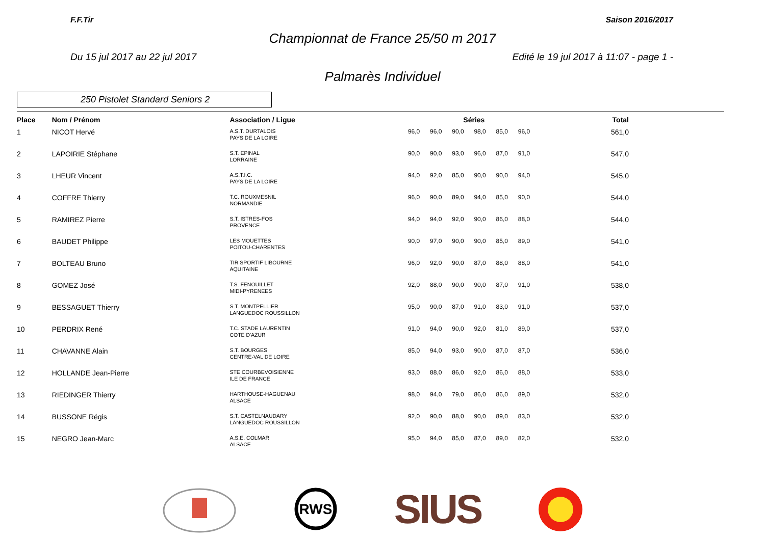F.F.Tir Saison 2016/2017
Championnat de France 25/50 m 2017
Du 15 jul 2017 au 22 jul 2017 Edité le 19 jul 2017 à 11:07 - page 1 -
Palmarès Individuel
250 Pistolet Standard Seniors 2
| Place | Nom / Prénom | Association / Ligue | Séries | | | | | | Total |
| --- | --- | --- | --- | --- | --- | --- | --- | --- | --- |
| 1 | NICOT Hervé | A.S.T. DURTALOIS PAYS DE LA LOIRE | 96,0 | 96,0 | 90,0 | 98,0 | 85,0 | 96,0 | 561,0 |
| 2 | LAPOIRIE Stéphane | S.T. EPINAL LORRAINE | 90,0 | 90,0 | 93,0 | 96,0 | 87,0 | 91,0 | 547,0 |
| 3 | LHEUR Vincent | A.S.T.I.C. PAYS DE LA LOIRE | 94,0 | 92,0 | 85,0 | 90,0 | 90,0 | 94,0 | 545,0 |
| 4 | COFFRE Thierry | T.C. ROUXMESNIL NORMANDIE | 96,0 | 90,0 | 89,0 | 94,0 | 85,0 | 90,0 | 544,0 |
| 5 | RAMIREZ Pierre | S.T. ISTRES-FOS PROVENCE | 94,0 | 94,0 | 92,0 | 90,0 | 86,0 | 88,0 | 544,0 |
| 6 | BAUDET Philippe | LES MOUETTES POITOU-CHARENTES | 90,0 | 97,0 | 90,0 | 90,0 | 85,0 | 89,0 | 541,0 |
| 7 | BOLTEAU Bruno | TIR SPORTIF LIBOURNE AQUITAINE | 96,0 | 92,0 | 90,0 | 87,0 | 88,0 | 88,0 | 541,0 |
| 8 | GOMEZ José | T.S. FENOUILLET MIDI-PYRENEES | 92,0 | 88,0 | 90,0 | 90,0 | 87,0 | 91,0 | 538,0 |
| 9 | BESSAGUET Thierry | S.T. MONTPELLIER LANGUEDOC ROUSSILLON | 95,0 | 90,0 | 87,0 | 91,0 | 83,0 | 91,0 | 537,0 |
| 10 | PERDRIX René | T.C. STADE LAURENTIN COTE D'AZUR | 91,0 | 94,0 | 90,0 | 92,0 | 81,0 | 89,0 | 537,0 |
| 11 | CHAVANNE Alain | S.T. BOURGES CENTRE-VAL DE LOIRE | 85,0 | 94,0 | 93,0 | 90,0 | 87,0 | 87,0 | 536,0 |
| 12 | HOLLANDE Jean-Pierre | STE COURBEVOISIENNE ILE DE FRANCE | 93,0 | 88,0 | 86,0 | 92,0 | 86,0 | 88,0 | 533,0 |
| 13 | RIEDINGER Thierry | HARTHOUSE-HAGUENAU ALSACE | 98,0 | 94,0 | 79,0 | 86,0 | 86,0 | 89,0 | 532,0 |
| 14 | BUSSONE Régis | S.T. CASTELNAUDARY LANGUEDOC ROUSSILLON | 92,0 | 90,0 | 88,0 | 90,0 | 89,0 | 83,0 | 532,0 |
| 15 | NEGRO Jean-Marc | A.S.E. COLMAR ALSACE | 95,0 | 94,0 | 85,0 | 87,0 | 89,0 | 82,0 | 532,0 |
RWS
SIUS